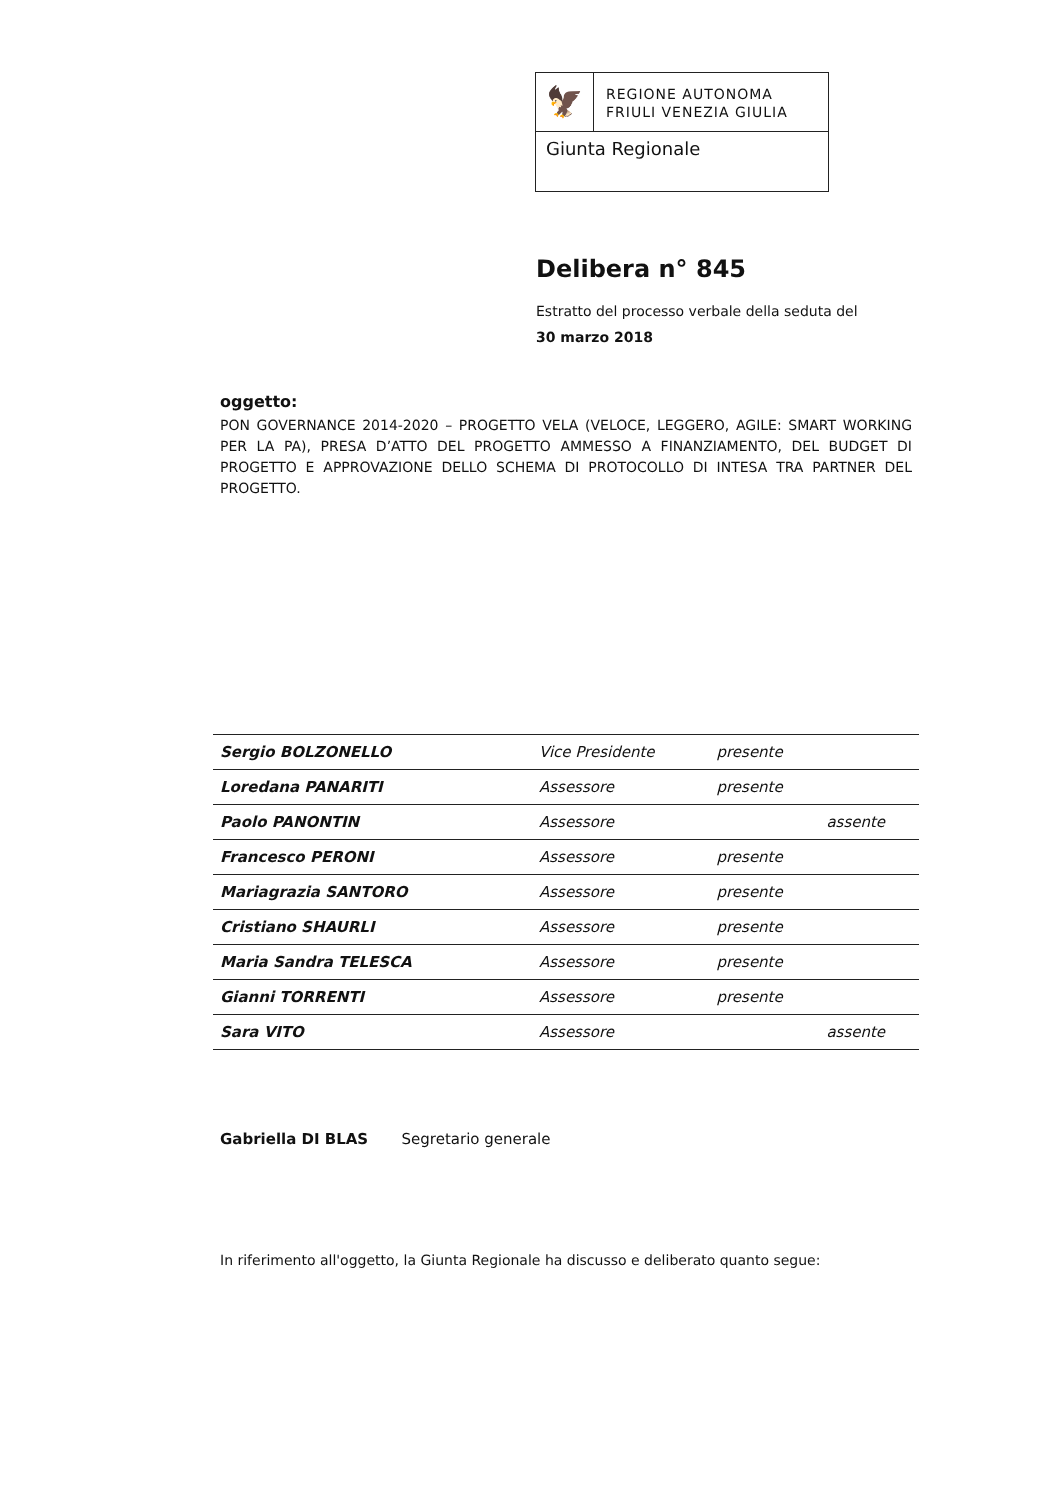🦅
REGIONE AUTONOMA
FRIULI VENEZIA GIULIA
Giunta Regionale
Delibera n° 845
Estratto del processo verbale della seduta del
30 marzo 2018
oggetto:
PON GOVERNANCE 2014-2020 – PROGETTO VELA (VELOCE, LEGGERO, AGILE: SMART WORKING PER LA PA), PRESA D’ATTO DEL PROGETTO AMMESSO A FINANZIAMENTO, DEL BUDGET DI PROGETTO E APPROVAZIONE DELLO SCHEMA DI PROTOCOLLO DI INTESA TRA PARTNER DEL PROGETTO.
| Sergio BOLZONELLO | Vice Presidente | presente | |
| Loredana PANARITI | Assessore | presente | |
| Paolo PANONTIN | Assessore | | assente |
| Francesco PERONI | Assessore | presente | |
| Mariagrazia SANTORO | Assessore | presente | |
| Cristiano SHAURLI | Assessore | presente | |
| Maria Sandra TELESCA | Assessore | presente | |
| Gianni TORRENTI | Assessore | presente | |
| Sara VITO | Assessore | | assente |
Gabriella DI BLAS Segretario generale
In riferimento all'oggetto, la Giunta Regionale ha discusso e deliberato quanto segue: